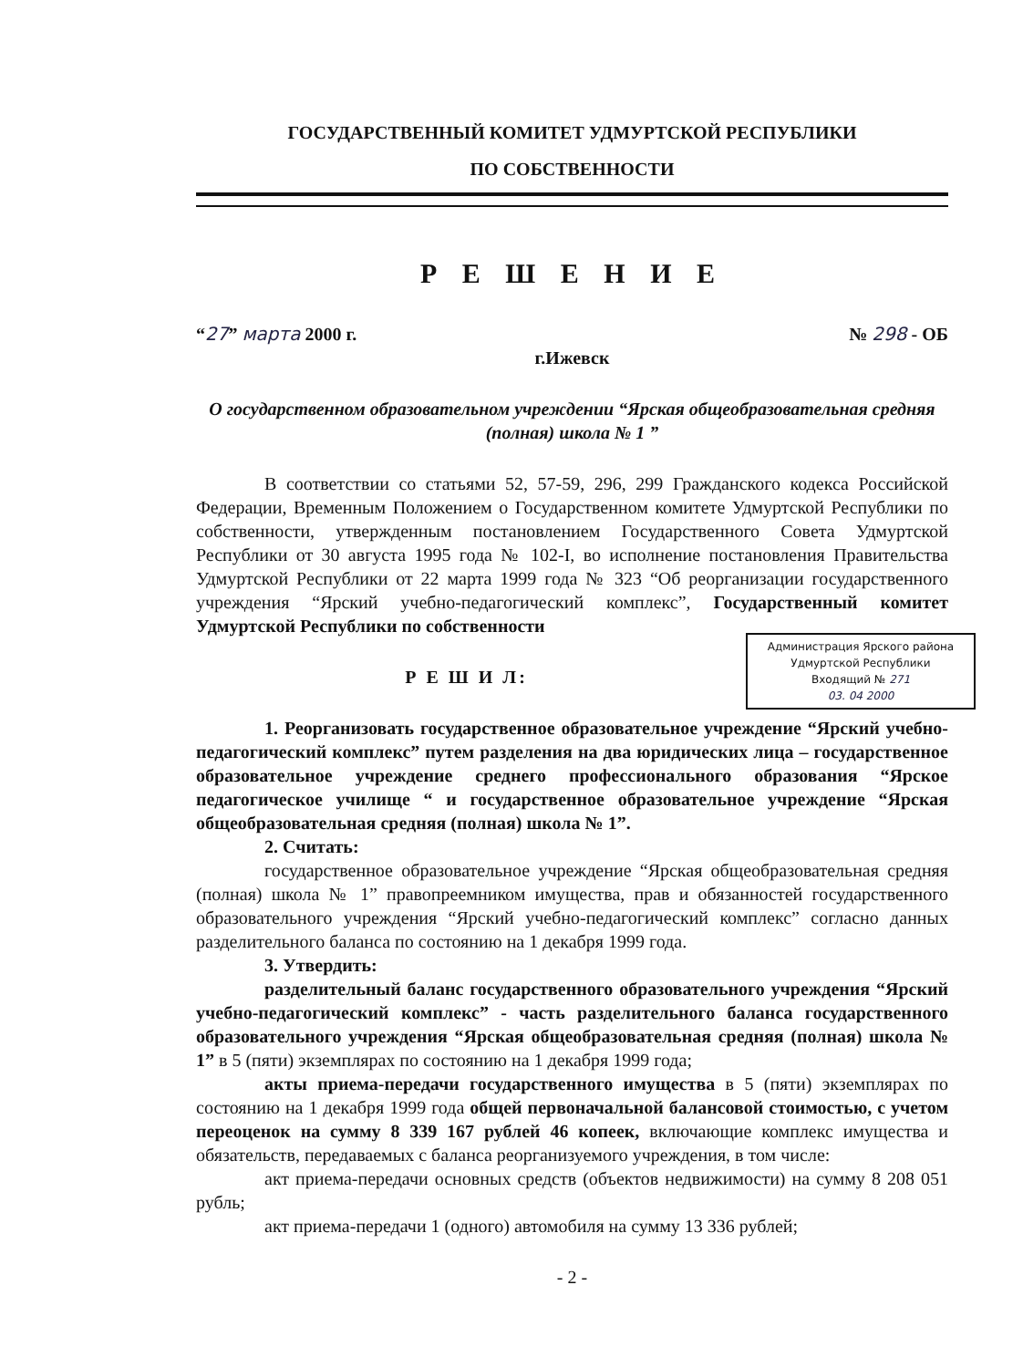ГОСУДАРСТВЕННЫЙ КОМИТЕТ УДМУРТСКОЙ РЕСПУБЛИКИ
ПО СОБСТВЕННОСТИ
Р Е Ш Е Н И Е
“27” марта 2000 г. № 298 - ОБ
г.Ижевск
О государственном образовательном учреждении “Ярская общеобразовательная средняя (полная) школа № 1 ”
В соответствии со статьями 52, 57-59, 296, 299 Гражданского кодекса Российской Федерации, Временным Положением о Государственном комитете Удмуртской Республики по собственности, утвержденным постановлением Государственного Совета Удмуртской Республики от 30 августа 1995 года № 102-I, во исполнение постановления Правительства Удмуртской Республики от 22 марта 1999 года № 323 “Об реорганизации государственного учреждения “Ярский учебно-педагогический комплекс”, Государственный комитет Удмуртской Республики по собственности
Администрация Ярского района Удмуртской Республики
Входящий № 271
03. 04 2000
Р Е Ш И Л:
1. Реорганизовать государственное образовательное учреждение “Ярский учебно-педагогический комплекс” путем разделения на два юридических лица – государственное образовательное учреждение среднего профессионального образования “Ярское педагогическое училище “ и государственное образовательное учреждение “Ярская общеобразовательная средняя (полная) школа № 1”.
2. Считать:
государственное образовательное учреждение “Ярская общеобразовательная средняя (полная) школа № 1” правопреемником имущества, прав и обязанностей государственного образовательного учреждения “Ярский учебно-педагогический комплекс” согласно данных разделительного баланса по состоянию на 1 декабря 1999 года.
3. Утвердить:
разделительный баланс государственного образовательного учреждения “Ярский учебно-педагогический комплекс” - часть разделительного баланса государственного образовательного учреждения “Ярская общеобразовательная средняя (полная) школа № 1” в 5 (пяти) экземплярах по состоянию на 1 декабря 1999 года;
акты приема-передачи государственного имущества в 5 (пяти) экземплярах по состоянию на 1 декабря 1999 года общей первоначальной балансовой стоимостью, с учетом переоценок на сумму 8 339 167 рублей 46 копеек, включающие комплекс имущества и обязательств, передаваемых с баланса реорганизуемого учреждения, в том числе:
акт приема-передачи основных средств (объектов недвижимости) на сумму 8 208 051 рубль;
акт приема-передачи 1 (одного) автомобиля на сумму 13 336 рублей;
- 2 -